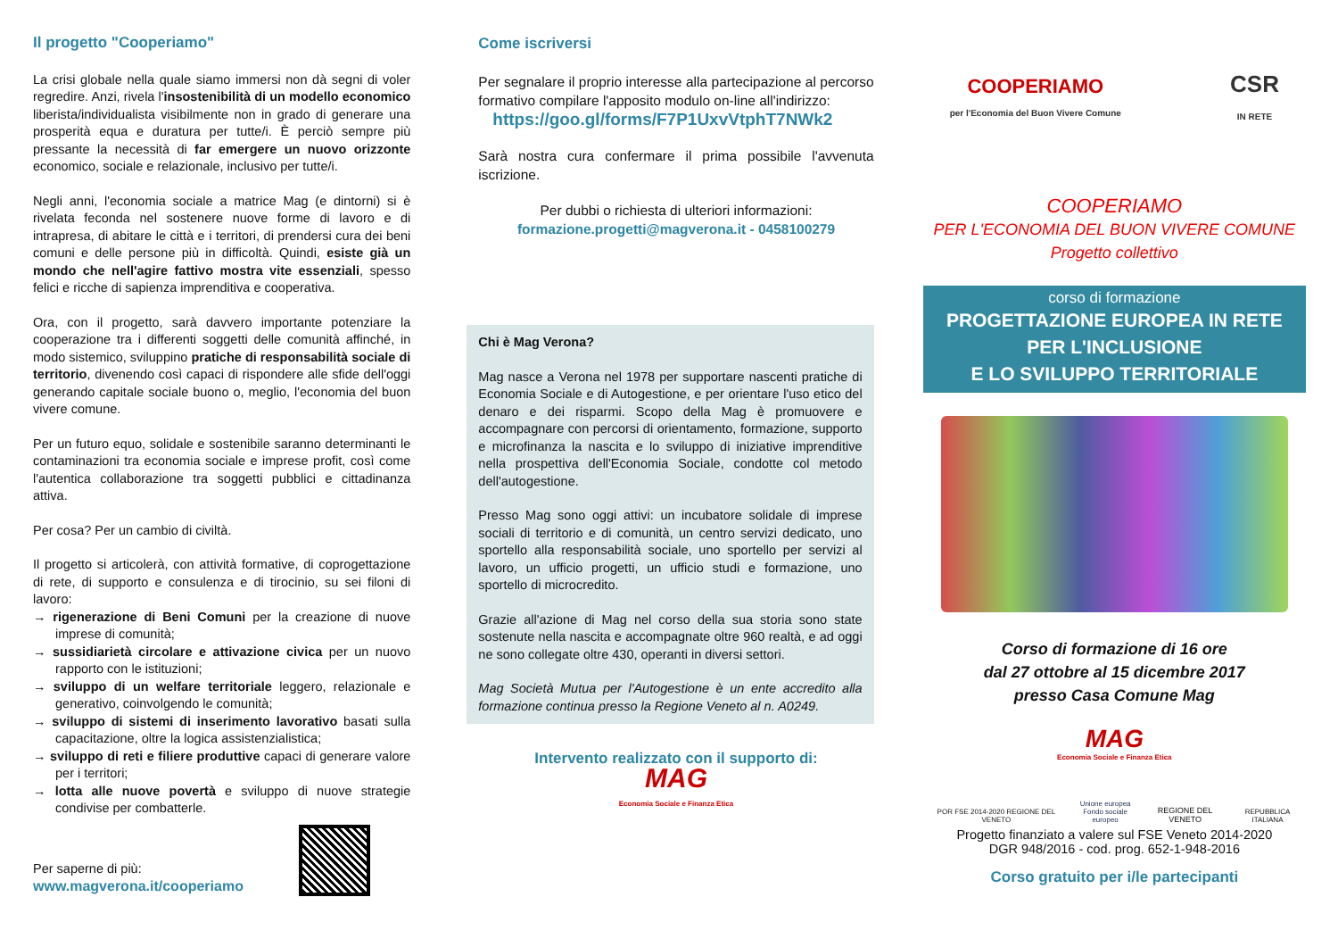Il progetto "Cooperiamo"
La crisi globale nella quale siamo immersi non dà segni di voler regredire. Anzi, rivela l'insostenibilità di un modello economico liberista/individualista visibilmente non in grado di generare una prosperità equa e duratura per tutte/i. È perciò sempre più pressante la necessità di far emergere un nuovo orizzonte economico, sociale e relazionale, inclusivo per tutte/i.
Negli anni, l'economia sociale a matrice Mag (e dintorni) si è rivelata feconda nel sostenere nuove forme di lavoro e di intrapresa, di abitare le città e i territori, di prendersi cura dei beni comuni e delle persone più in difficoltà. Quindi, esiste già un mondo che nell'agire fattivo mostra vite essenziali, spesso felici e ricche di sapienza imprenditiva e cooperativa.
Ora, con il progetto, sarà davvero importante potenziare la cooperazione tra i differenti soggetti delle comunità affinché, in modo sistemico, sviluppino pratiche di responsabilità sociale di territorio, divenendo così capaci di rispondere alle sfide dell'oggi generando capitale sociale buono o, meglio, l'economia del buon vivere comune.
Per un futuro equo, solidale e sostenibile saranno determinanti le contaminazioni tra economia sociale e imprese profit, così come l'autentica collaborazione tra soggetti pubblici e cittadinanza attiva.
Per cosa? Per un cambio di civiltà.
Il progetto si articolerà, con attività formative, di coprogettazione di rete, di supporto e consulenza e di tirocinio, su sei filoni di lavoro:
→ rigenerazione di Beni Comuni per la creazione di nuove imprese di comunità;
→ sussidiarietà circolare e attivazione civica per un nuovo rapporto con le istituzioni;
→ sviluppo di un welfare territoriale leggero, relazionale e generativo, coinvolgendo le comunità;
→ sviluppo di sistemi di inserimento lavorativo basati sulla capacitazione, oltre la logica assistenzialistica;
→ sviluppo di reti e filiere produttive capaci di generare valore per i territori;
→ lotta alle nuove povertà e sviluppo di nuove strategie condivise per combatterle.
Per saperne di più:
www.magverona.it/cooperiamo
Come iscriversi
Per segnalare il proprio interesse alla partecipazione al percorso formativo compilare l'apposito modulo on-line all'indirizzo:
https://goo.gl/forms/F7P1UxvVtphT7NWk2
Sarà nostra cura confermare il prima possibile l'avvenuta iscrizione.
Per dubbi o richiesta di ulteriori informazioni:
formazione.progetti@magverona.it - 0458100279
Chi è Mag Verona?
Mag nasce a Verona nel 1978 per supportare nascenti pratiche di Economia Sociale e di Autogestione, e per orientare l'uso etico del denaro e dei risparmi. Scopo della Mag è promuovere e accompagnare con percorsi di orientamento, formazione, supporto e microfinanza la nascita e lo sviluppo di iniziative imprenditive nella prospettiva dell'Economia Sociale, condotte col metodo dell'autogestione.
Presso Mag sono oggi attivi: un incubatore solidale di imprese sociali di territorio e di comunità, un centro servizi dedicato, uno sportello alla responsabilità sociale, uno sportello per servizi al lavoro, un ufficio progetti, un ufficio studi e formazione, uno sportello di microcredito.
Grazie all'azione di Mag nel corso della sua storia sono state sostenute nella nascita e accompagnate oltre 960 realtà, e ad oggi ne sono collegate oltre 430, operanti in diversi settori.
Mag Società Mutua per l'Autogestione è un ente accredito alla formazione continua presso la Regione Veneto al n. A0249.
Intervento realizzato con il supporto di:
MAG
Economia Sociale e Finanza Etica
COOPERIAMO
per l'Economia del Buon Vivere Comune
CSR
IN RETE
COOPERIAMO
PER L'ECONOMIA DEL BUON VIVERE COMUNE
Progetto collettivo
corso di formazione
PROGETTAZIONE EUROPEA IN RETE
PER L'INCLUSIONE
E LO SVILUPPO TERRITORIALE
Corso di formazione di 16 ore
dal 27 ottobre al 15 dicembre 2017
presso Casa Comune Mag
MAG
Economia Sociale e Finanza Etica
POR FSE 2014-2020 REGIONE DEL VENETO Unione europea
Fondo sociale europeo REGIONE DEL VENETO REPUBBLICA ITALIANA
Progetto finanziato a valere sul FSE Veneto 2014-2020
DGR 948/2016 - cod. prog. 652-1-948-2016
Corso gratuito per i/le partecipanti